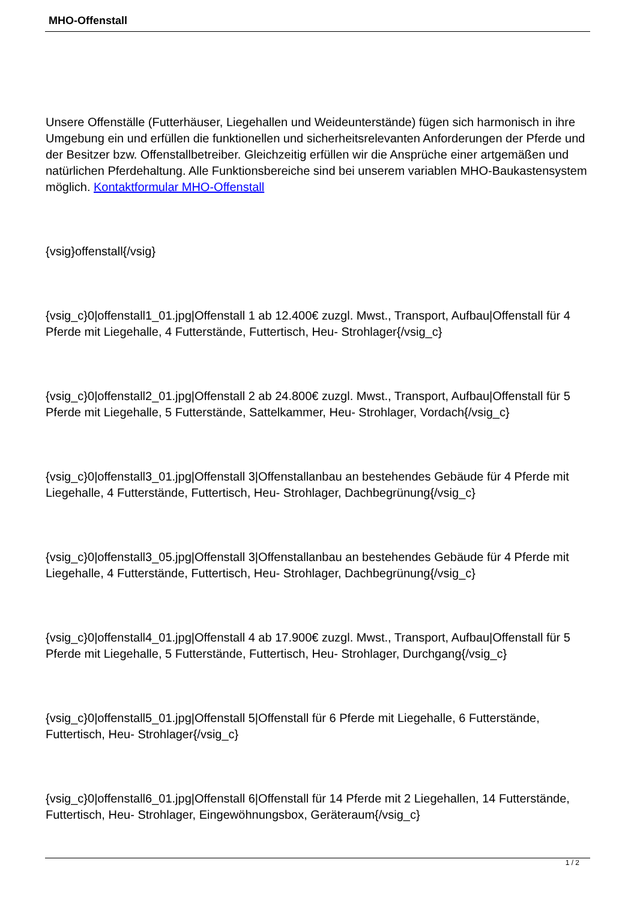MHO-Offenstall
Unsere Offenställe (Futterhäuser, Liegehallen und Weideunterstände) fügen sich harmonisch in ihre Umgebung ein und erfüllen die funktionellen und sicherheitsrelevanten Anforderungen der Pferde und der Besitzer bzw. Offenstallbetreiber. Gleichzeitig erfüllen wir die Ansprüche einer artgemäßen und natürlichen Pferdehaltung. Alle Funktionsbereiche sind bei unserem variablen MHO-Baukastensystem möglich. Kontaktformular MHO-Offenstall
{vsig}offenstall{/vsig}
{vsig_c}0|offenstall1_01.jpg|Offenstall 1 ab 12.400€ zuzgl. Mwst., Transport, Aufbau|Offenstall für 4 Pferde mit Liegehalle, 4 Futterstände, Futtertisch, Heu- Strohlager{/vsig_c}
{vsig_c}0|offenstall2_01.jpg|Offenstall 2 ab 24.800€ zuzgl. Mwst., Transport, Aufbau|Offenstall für 5 Pferde mit Liegehalle, 5 Futterstände, Sattelkammer, Heu- Strohlager, Vordach{/vsig_c}
{vsig_c}0|offenstall3_01.jpg|Offenstall 3|Offenstallanbau an bestehendes Gebäude für 4 Pferde mit Liegehalle, 4 Futterstände, Futtertisch, Heu- Strohlager, Dachbegrünung{/vsig_c}
{vsig_c}0|offenstall3_05.jpg|Offenstall 3|Offenstallanbau an bestehendes Gebäude für 4 Pferde mit Liegehalle, 4 Futterstände, Futtertisch, Heu- Strohlager, Dachbegrünung{/vsig_c}
{vsig_c}0|offenstall4_01.jpg|Offenstall 4 ab 17.900€ zuzgl. Mwst., Transport, Aufbau|Offenstall für 5 Pferde mit Liegehalle, 5 Futterstände, Futtertisch, Heu- Strohlager, Durchgang{/vsig_c}
{vsig_c}0|offenstall5_01.jpg|Offenstall 5|Offenstall für 6 Pferde mit Liegehalle, 6 Futterstände, Futtertisch, Heu- Strohlager{/vsig_c}
{vsig_c}0|offenstall6_01.jpg|Offenstall 6|Offenstall für 14 Pferde mit 2 Liegehallen, 14 Futterstände, Futtertisch, Heu- Strohlager, Eingewöhnungsbox, Geräteraum{/vsig_c}
1 / 2